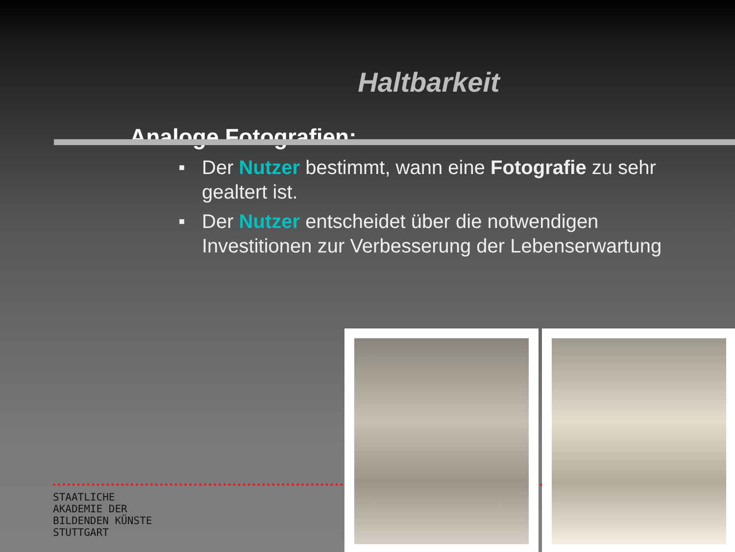Haltbarkeit
Analoge Fotografien:
■ Der Nutzer bestimmt, wann eine Fotografie zu sehr gealtert ist.
■ Der Nutzer entscheidet über die notwendigen Investitionen zur Verbesserung der Lebenserwartung
STAATLICHE
AKADEMIE DER
BILDENDEN KÜNSTE
STUTTGART